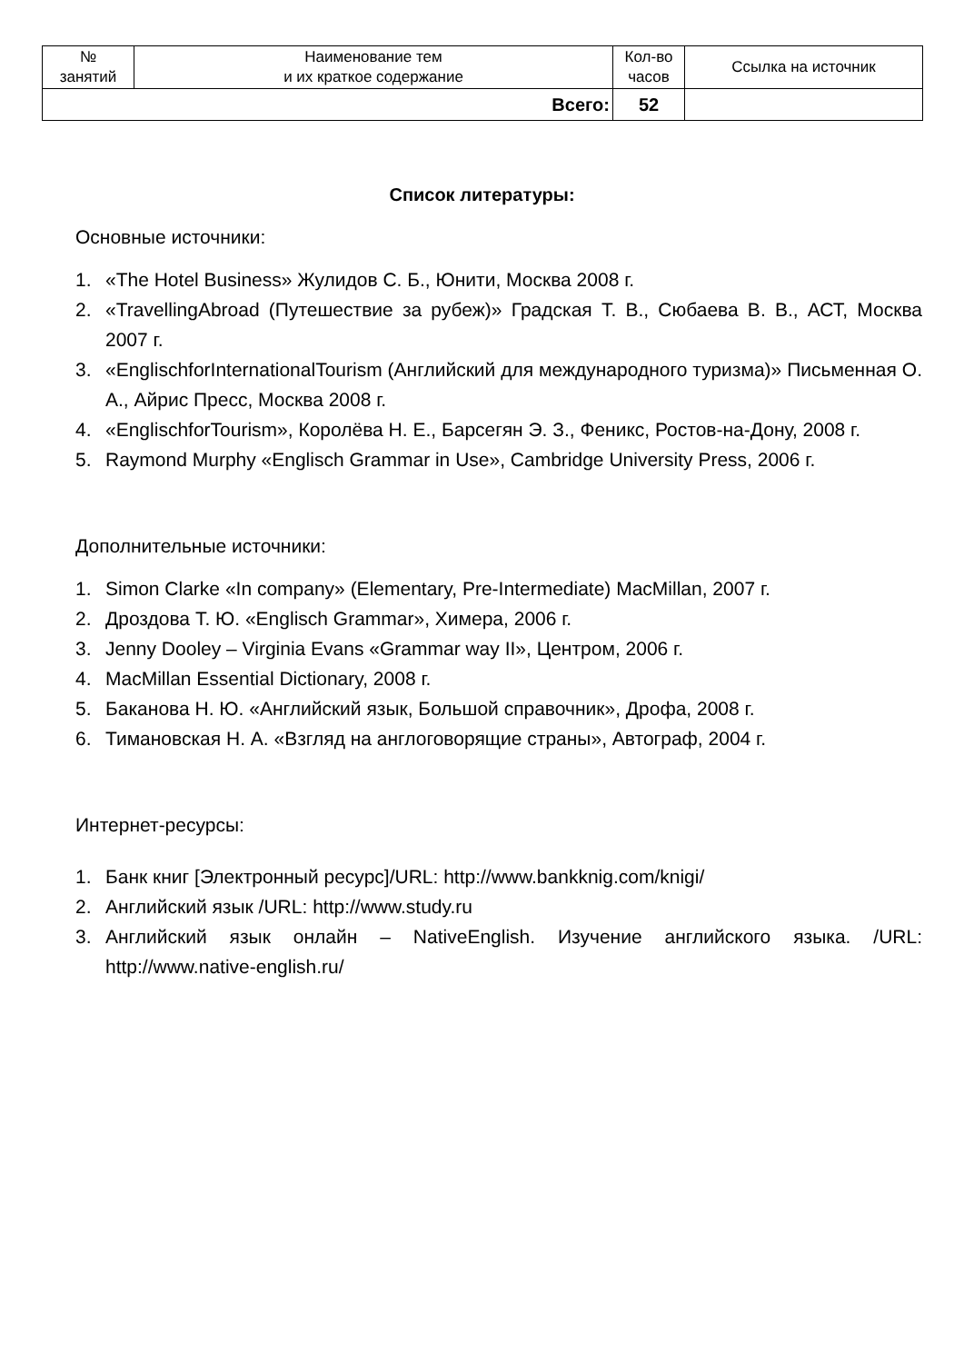| № занятий | Наименование тем и их краткое содержание | Кол-во часов | Ссылка на источник |
| --- | --- | --- | --- |
| Всего: | | 52 | |
Список литературы:
Основные источники:
1. «The Hotel Business» Жулидов С. Б., Юнити, Москва 2008 г.
2. «TravellingAbroad (Путешествие за рубеж)» Градская Т. В., Сюбаева В. В., АСТ, Москва 2007 г.
3. «EnglischforInternationalTourism (Английский для международного туризма)» Письменная О. А., Айрис Пресс, Москва 2008 г.
4. «EnglischforTourism», Королёва Н. Е., Барсегян Э. З., Феникс, Ростов-на-Дону, 2008 г.
5. Raymond Murphy «Englisch Grammar in Use», Cambridge University Press, 2006 г.
Дополнительные источники:
1. Simon Clarke «In company» (Elementary, Pre-Intermediate) MacMillan, 2007 г.
2. Дроздова Т. Ю. «Englisch Grammar», Химера, 2006 г.
3. Jenny Dooley – Virginia Evans «Grammar way II», Центром, 2006 г.
4. MacMillan Essential Dictionary, 2008 г.
5. Баканова Н. Ю. «Английский язык, Большой справочник», Дрофа, 2008 г.
6. Тимановская Н. А. «Взгляд на англоговорящие страны», Автограф, 2004 г.
Интернет-ресурсы:
1. Банк книг [Электронный ресурс]/URL: http://www.bankknig.com/knigi/
2. Английский язык /URL: http://www.study.ru
3. Английский язык онлайн – NativeEnglish. Изучение английского языка. /URL: http://www.native-english.ru/